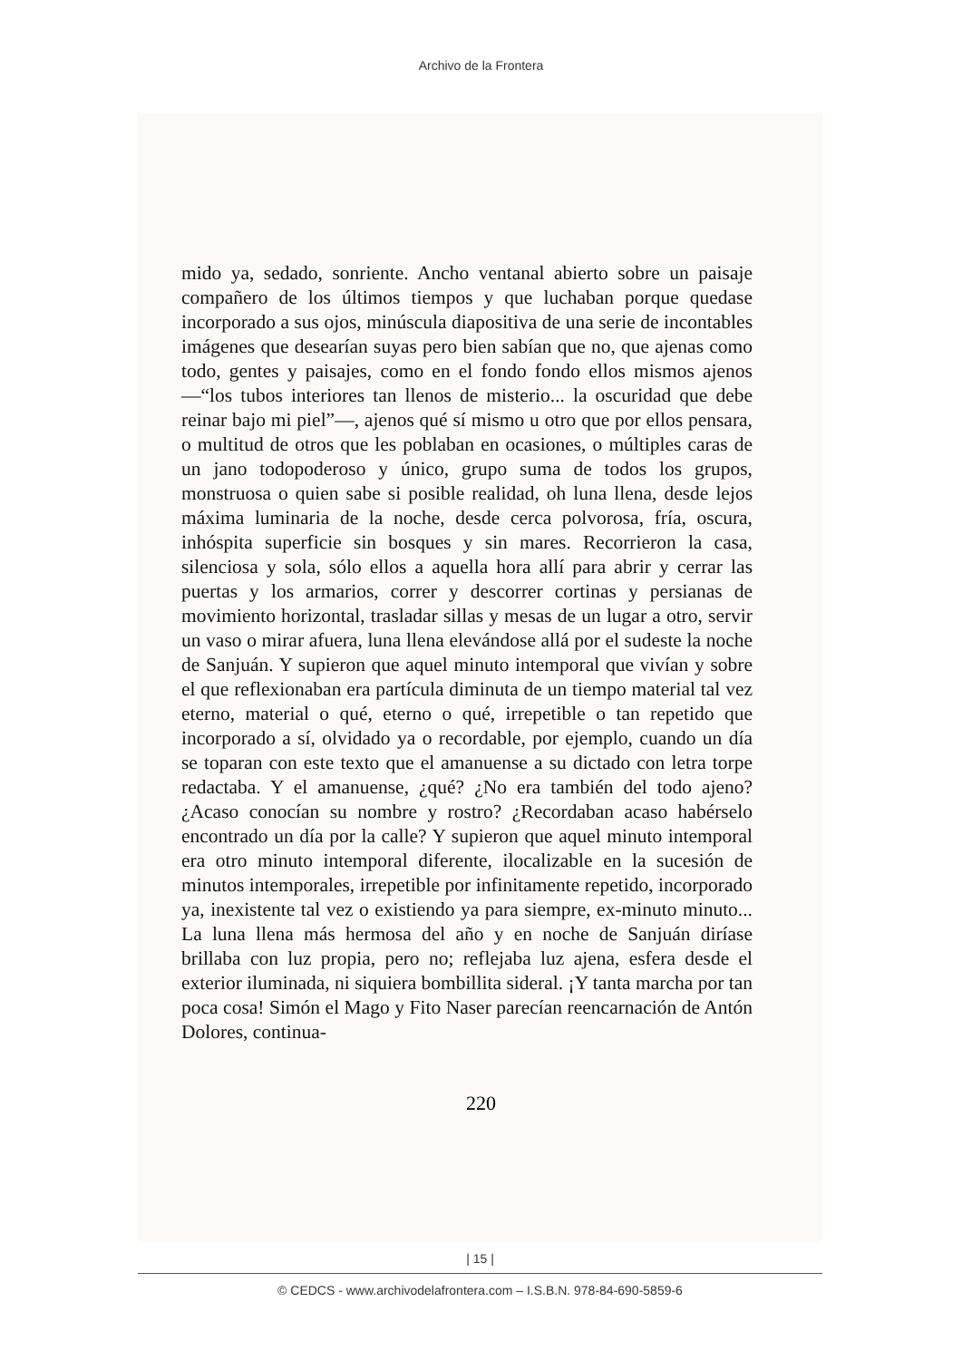Archivo de la Frontera
mido ya, sedado, sonriente. Ancho ventanal abierto sobre un paisaje compañero de los últimos tiempos y que luchaban porque quedase incorporado a sus ojos, minúscula diapositiva de una serie de incontables imágenes que desearían suyas pero bien sabían que no, que ajenas como todo, gentes y paisajes, como en el fondo fondo ellos mismos ajenos —“los tubos interiores tan llenos de misterio... la oscuridad que debe reinar bajo mi piel”—, ajenos qué sí mismo u otro que por ellos pensara, o multitud de otros que les poblaban en ocasiones, o múltiples caras de un jano todopoderoso y único, grupo suma de todos los grupos, monstruosa o quien sabe si posible realidad, oh luna llena, desde lejos máxima luminaria de la noche, desde cerca polvorosa, fría, oscura, inhóspita superficie sin bosques y sin mares. Recorrieron la casa, silenciosa y sola, sólo ellos a aquella hora allí para abrir y cerrar las puertas y los armarios, correr y descorrer cortinas y persianas de movimiento horizontal, trasladar sillas y mesas de un lugar a otro, servir un vaso o mirar afuera, luna llena elevándose allá por el sudeste la noche de Sanjuán. Y supieron que aquel minuto intemporal que vivían y sobre el que reflexionaban era partícula diminuta de un tiempo material tal vez eterno, material o qué, eterno o qué, irrepetible o tan repetido que incorporado a sí, olvidado ya o recordable, por ejemplo, cuando un día se toparan con este texto que el amanuense a su dictado con letra torpe redactaba. Y el amanuense, ¿qué? ¿No era también del todo ajeno? ¿Acaso conocían su nombre y rostro? ¿Recordaban acaso habérselo encontrado un día por la calle? Y supieron que aquel minuto intemporal era otro minuto intemporal diferente, ilocalizable en la sucesión de minutos intemporales, irrepetible por infinitamente repetido, incorporado ya, inexistente tal vez o existiendo ya para siempre, ex-minuto minuto... La luna llena más hermosa del año y en noche de Sanjuán diríase brillaba con luz propia, pero no; reflejaba luz ajena, esfera desde el exterior iluminada, ni siquiera bombillita sideral. ¡Y tanta marcha por tan poca cosa! Simón el Mago y Fito Naser parecían reencarnación de Antón Dolores, continua-
220
| 15 |
© CEDCS - www.archivodelafrontera.com – I.S.B.N. 978-84-690-5859-6